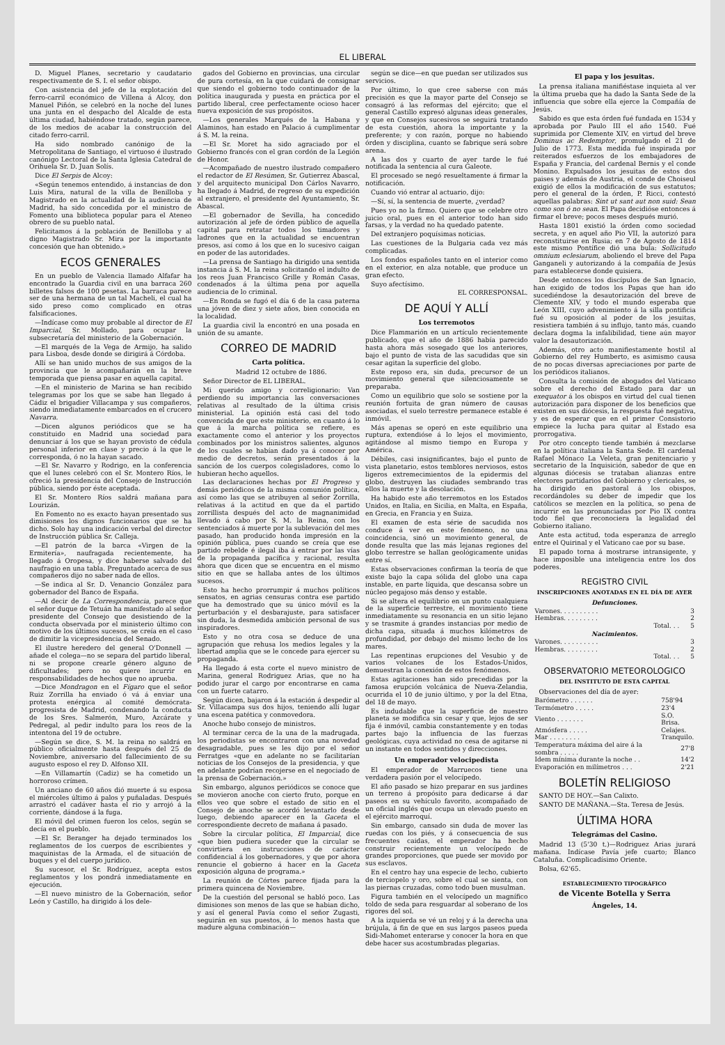EL LIBERAL
D. Miguel Planes, secretario y caudatario respectivamente de S. I. el señor obispo.
Con asistencia del jefe de la explotación del ferro-carril económico de Villena á Alcoy, don Manuel Piñón, se celebró en la noche del lunes una junta en el despacho del Alcalde de esta última ciudad, habiéndose tratado, según parece, de los medios de acabar la construcción del citado ferro-carril.
Ha sido nombrado canónigo de la Metropolitana de Santiago, el virtuoso é ilustrado canónigo Lectoral de la Santa Iglesia Catedral de Orihuela Sr. D. Juan Solís.
Dice El Serpis de Alcoy:
«Según tenemos entendido, á instancias de don Luis Mira, natural de la villa de Benilloba y Magistrado en la actualidad de la audiencia de Madrid, ha sido concedida por el ministro de Fomento una biblioteca popular para el Ateneo obrero de su pueblo natal.
Felicitamos á la población de Benilloba y al digno Magistrado Sr. Mira por la importante concesión que han obtenido.»
ECOS GENERALES
En un pueblo de Valencia llamado Alfafar ha encontrado la Guardia civil en una barraca 260 billetes falsos de 100 pesetas. La barraca parece ser de una hermana de un tal Macheli, el cual ha sido preso como complicado en otras falsificaciones.
—Indícase como muy probable al director de El Imparcial, Sr. Mollado, para ocupar la subsecretaría del ministerio de la Gobernación.
—El marqués de la Vega de Armijo, ha salido para Lisboa, desde donde se dirigirá á Córdoba.
Allí se han unido muchos de sus amigos de la provincia que le acompañarán en la breve temporada que piensa pasar en aquella capital.
—En el ministerio de Marina se han recibido telegramas por los que se sabe han llegado á Cádiz el brigadier Villacampa y sus compañeros, siendo inmediatamente embarcados en el crucero Navarra.
—Dicen algunos periódicos que se ha constituido en Madrid una sociedad para denunciar á los que se hayan provisto de cédula personal inferior en clase y precio á la que le corresponda, ó no la hayan sacado.
—El Sr. Navarro y Rodrigo, en la conferencia que el lunes celebró con el Sr. Montero Ríos, le ofreció la presidencia del Consejo de Instrucción pública, siendo por éste aceptada.
El Sr. Montero Ríos saldrá mañana para Lourizán.
En Fomento no es exacto hayan presentado sus dimisiones los dignos funcionarios que se ha dicho. Solo hay una indicación verbal del director de Instrucción pública Sr. Calleja.
—El patrón de la barca «Virgen de la Ermitería», naufragada recientemente, ha llegado á Oropesa, y dice haberse salvado del naufragio en una tabla. Preguntado acerca de sus compañeros dijo no saber nada de ellos.
—Se indica al Sr. D. Venancio González para gobernador del Banco de España.
—Al decir de La Correspondencia, parece que el señor duque de Tetuán ha manifestado al señor presidente del Consejo que desistiendo de la conducta observada por el ministerio último con motivo de los últimos sucesos, se creía en el caso de dimitir la vicepresidencia del Senado.
El ilustre heredero del general O'Donnell —añade el colega—no se separa del partido liberal, ni se propone crearle género alguno de dificultades; pero no quiere incurrir en responsabilidades de hechos que no aprueba.
—Dice Mondragon en el Fígaro que el señor Ruiz Zorrilla ha enviado ó vá á enviar una protesta enérgica al comité demócrata-progresista de Madrid, condenando la conducta de los Sres. Salmerón, Muro, Azcárate y Pedregal, al pedir indulto para los reos de la intentona del 19 de octubre.
—Según se dice, S. M. la reina no saldrá en público oficialmente hasta después del 25 de Noviembre, aniversario del fallecimiento de su augusto esposo el rey D. Alfonso XII.
—En Villamartín (Cadiz) se ha cometido un horroroso crímen.
Un anciano de 60 años dió muerte á su esposa el miércoles último á palos y puñaladas. Después arrastró el cadáver hasta el rio y arrojó á la corriente, dándose á la fuga.
El móvil del crimen fueron los celos, según se decía en el pueblo.
—El Sr. Beranger ha dejado terminados los reglamentos de los cuerpos de escribientes y maquinistas de la Armada, el de situación de buques y el del cuerpo jurídico.
Su sucesor, el Sr. Rodríguez, acepta estos reglamentos y los pondrá inmediatamente en ejecución.
—El nuevo ministro de la Gobernación, señor León y Castillo, ha dirigido á los dele-
gados del Gobierno en provincias, una circular de pura cortesía, en la que cuidará de consignar que siendo el gobierno todo continuador de la política inaugurada y puesta en práctica por el partido liberal, cree perfectamente ocioso hacer nueva exposición de sus propósitos.
—Los generales Marqués de la Habana y Alaminos, han estado en Palacio á cumplimentar á S. M. la reina.
—El Sr. Moret ha sido agraciado por el Gobierno francés con el gran cordón de la Legión de Honor.
—Acompañado de nuestro ilustrado compañero el redactor de El Resúmen, Sr. Gutierrez Abascal, y del arquitecto municipal Don Cárlos Navarro, ha llegado á Madrid, de regreso de su expedición al extranjero, el presidente del Ayuntamiento, Sr. Abascal.
—El gobernador de Sevilla, ha concedido autorización al jefe de órden público de aquella capital para retratar todos los timadores y ladrones que en la actualidad se encuentran presos, así como á los que en lo sucesivo caigan en poder de las autoridades.
—La prensa de Santiago ha dirigido una sentida instancia á S. M. la reina solicitando el indulto de los reos Juan Francisco Grille y Román Casas, condenados á la última pena por aquella audiencia de lo criminal.
—En Ronda se fugó el día 6 de la casa paterna una jóven de diez y siete años, bien conocida en la localidad.
La guardia civil la encontró en una posada en unión de su amante.
CORREO DE MADRID
Carta política.
Madrid 12 octubre de 1886.
Señor Director de EL LIBERAL.
Mi querido amigo y correligionario: Van perdiendo su importancia las conversaciones relativas al resultado de la última crisis ministerial. La opinión está casi del todo convencida de que este ministerio, en cuanto á lo que á la marcha política se refiere, es exactamente como el anterior y los proyectos combinados por los ministros salientes, algunos de los cuales se habían dado ya á conocer por medio de decretos, serán presentados á la sanción de los cuerpos colegisladores, como lo hubieran hecho aquellos.
Las declaraciones hechas por El Progreso y demás periódicos de la misma comunión política, así como las que se atribuyen al señor Zorrilla, relativas á la actitud en que da el partido zorrillista después del acto de magnanimidad llevado á cabo por S. M. la Reina, con los sentenciados á muerte por la sublevación del mes pasado, han producido honda impresión en la opinión pública, pues cuando se creía que ese partido rebelde é ilegal iba á entrar por las vías de la propaganda pacífica y racional, resulta ahora que dicen que se encuentra en el mismo sitio en que se hallaba antes de los últimos sucesos.
Esto ha hecho prorrumpir á muchos políticos sensatos, en agrias censuras contra ese partido que ha demostrado que su único móvil es la perturbación y el desbarajuste, para satisfacer sin duda, la desmedida ambición personal de sus inspiradores.
Esto y no otra cosa se deduce de una agrupación que rehusa los medios legales y la libertad amplia que se le concede para ejercer su propaganda.
Ha llegado á esta corte el nuevo ministro de Marina, general Rodriguez Arias, que no ha podido jurar el cargo por encontrarse en cama con un fuerte catarro.
Según dicen, bajaron á la estación á despedir al Sr. Villacampa sus dos hijos, teniendo allí lugar una escena patética y conmovedora.
Anoche hubo consejo de ministros.
Al terminar cerca de la una de la madrugada, los periodistas se encontraron con una novedad desagradable, pues se les dijo por el señor Ferratges «que en adelante no se facilitarían noticias de los Consejos de la presidencia, y que en adelante podrían recojerse en el negociado de la prensa de Gobernación.»
Sin embargo, algunos periódicos se conoce que se movieron anoche con cierto fruto, porque en ellos veo que sobre el estado de sitio en el Consejo de anoche se acordó levantarlo desde luego, debiendo aparecer en la Gaceta el correspondiente decreto de mañana á pasado.
Sobre la circular política, El Imparcial, dice «que bien pudiera suceder que la circular se convirtiera en instrucciones de carácter confidencial á los gobernadores, y que por ahora renuncie el gobierno á hacer en la Gaceta exposición alguna de programa.»
La reunión de Córtes parece fijada para la primera quincena de Noviembre.
De la cuestión del personal se habló poco. Las dimisiones son menos de las que se habian dicho, y así el general Pavía como el señor Zugasti, seguirán en sus puestos, á lo menos hasta que madure alguna combinación—
según se dice—en que puedan ser utilizados sus servicios.
Por último, lo que cree saberse con más precisión es que la mayor parte del Consejo se consagró á las reformas del ejército; que el general Castillo expresó algunas ideas generales, y que en Consejos sucesivos se seguirá tratando de esta cuestión, ahora la importante y la preferente; y con razón, porque no habiendo órden y disciplina, cuanto se fabrique será sobre arena.
A las dos y cuarto de ayer tarde le fué notificada la sentencia al cura Galeote.
El procesado se negó resueltamente á firmar la notificación.
Cuando vió entrar al actuario, dijo:
—Sí, sí, la sentencia de muerte, ¿verdad?
Pues yo no la firmo. Quiero que se celebre otro juicio oral, pues en el anterior todo han sido farsas, y la verdad no ha quedado patente.
Del extranjero poquísimas noticias.
Las cuestiones de la Bulgaria cada vez más complicadas.
Los fondos españoles tanto en el interior como en el exterior, en alza notable, que produce un gran efecto.
Suyo afectísimo.
EL CORRESPONSAL.
DE AQUÍ Y ALLÍ
Los terremotos
Dice Flammarión en un artículo recientemente publicado, que el año de 1886 había parecido hasta ahora más sosegado que los anteriores, bajo el punto de vista de las sacudidas que sin cesar agitan la superficie del globo.
Este reposo era, sin duda, precursor de un movimiento general que silenciosamente se preparaba.
Como un equilibrio que solo se sostiene por la reunión fortuita de gran número de causas asociadas, el suelo terrestre permanece estable é inmóvil.
Más apenas se operó en este equilibrio una ruptura, extendióse á lo lejos el movimiento, agitándose al mismo tiempo en Europa y América.
Débiles, casi insignificantes, bajo el punto de vista planetario, estos temblores nerviosos, estos ligeros extremecimientos de la epidermis del globo, destruyen las ciudades sembrando tras ellos la muerte y la desolación.
Ha habido este año terremotos en los Estados Unidos, en Italia, en Sicilia, en Malta, en España, en Grecia, en Francia y en Suiza.
El examen de esta série de sacudida nos conduce á ver en este fenómeno, no una coincidencia, sinó un movimiento general, de donde resulta que las más lejanas regiones del globo terrestre se hallan geológicamente unidas entre sí.
Estas observaciones confirman la teoría de que existe bajo la capa sólida del globo una capa instable, en parte líquida, que descansa sobre un núcleo pegajoso más denso y estable.
Si se altera el equilibrio en un punto cualquiera de la superficie terrestre, el movimiento tiene inmediatamente su resonancia en un sitio lejano y se trasmite á grandes instancias por medio de dicha capa, situada á muchos kilómetros de profundidad, por debajo del mismo lecho de los mares.
Las repentinas erupciones del Vesubio y de varios volcanes de los Estados-Unidos, demuestran la conexión de estos fenómenos.
Estas agitaciones han sido precedidas por la famosa erupción volcánica de Nueva-Zelandia, ocurrida el 10 de junio último, y por la del Etna, del 18 de mayo.
Es indudable que la superficie de nuestro planeta se modifica sin cesar y que, lejos de ser fija é inmóvil, cambia constantemente y en todas partes bajo la influencia de las fuerzas geológicas, cuya actividad no cesa de agitarse ni un instante en todos sentidos y direcciones.
Un emperador velocipedista
El emperador de Marruecos tiene una verdadera pasión por el velocípedo.
El año pasado se hizo preparar en sus jardines un terreno á propósito para dedicarse á dar paseos en su vehículo favorito, acompañado de un oficial inglés que ocupa un elevado puesto en el ejército marroquí.
Sin embargo, cansado sin duda de mover las ruedas con los piés, y á consecuencia de sus frecuentes caidas, el emperador ha hecho construir recientemente un velocípedo de grandes proporciones, que puede ser movido por sus esclavos.
En el centro hay una especie de lecho, cubierto de terciopelo y oro, sobre el cual se sienta, con las piernas cruzadas, como todo buen musulman.
Figura también en el velocípedo un magnífico toldo de seda para resguardar al soberano de los rigores del sol.
A la izquierda se vé un reloj y á la derecha una brújula, á fin de que en sus largos paseos pueda Sidi-Mahomet enterarse y conocer la hora en que debe hacer sus acostumbradas plegarias.
El papa y los jesuitas.
La prensa italiana manifiéstase inquieta al ver la última prueba que ha dado la Santa Sede de la influencia que sobre ella ejerce la Compañía de Jesús.
Sabido es que esta órden fué fundada en 1534 y aprobada por Paulo III el año 1540. Fué suprimida por Clemente XIV, en virtud del breve Dominus ac Redemptor, promulgado el 21 de Julio de 1773. Esta medida fué inspirada por reiterados esfuerzos de los embajadores de España y Francia, del cardenal Bernis y el conde Monino. Expulsados los jesuitas de estos dos paises y además de Austria, el conde de Choiseul exigió de ellos la modificación de sus estatutos; pero el general de la órden, P. Ricci, contestó aquellas palabras: Sint ut sant aut non suid: Sean como son ó no sean. El Papa decidióse entonces á firmar el breve; pocos meses después murió.
Hasta 1801 existió la órden como sociedad secreta, y en aquel año Pio VII, la autorizó para reconstituirse en Rusia; en 7 de Agosto de 1814 este mismo Pontífice dió una bula: Sollicitudo omnium eclesiarum, aboliendo el breve del Papa Ganganeli y autorizando á la compañía de Jesús para establecerse donde quisiera.
Desde entonces los discípulos de San Ignacio, han exigido de todos los Papas que han ido sucediéndose la desautorización del breve de Clemente XIV, y todo el mundo esperaba que León XIII, cuyo advenimiento á la silla pontificia fué su oposición al poder de los jesuitas, resistiera también á su influjo, tanto más, cuando declara dogma la infalibilidad, tiene aún mayor valor la desautorización.
Además, otro acto manifiestamente hostil al Gobierno del rey Humberto, es asimismo causa de no pocas diversas apreciaciones por parte de los periódicos italianos.
Consulta la comisión de abogados del Vaticano sobre el derecho del Estado para dar un exequator á los obispos en virtud del cual tienen autorización para disponer de los beneficios que existen en sus diócesis, la respuesta fué negativa, y es de esperar que en el primer Consistorio empiece la lucha para quitar al Estado esa prorrogativa.
Por otro concepto tiende también á mezclarse en la política italiana la Santa Sede. El cardenal Rafael Mónaco La Veleta, gran penitenciario y secretario de la Inquisición, sabedor de que en algunas diócesis se trataban alianzas entre electores partidarios del Gobierno y clericales, se ha dirigido en pastoral á los obispos, recordándoles su deber de impedir que los católicos se mezclen en la política, so pena de incurrir en las pronunciadas por Pio IX contra todo fiel que reconociera la legalidad del Gobierno italiano.
Ante esta actitud, toda esperanza de arreglo entre el Quirinal y el Vaticano cae por su base.
El papado torna á mostrarse intransigente, y hace imposible una inteligencia entre los dos poderes.
REGISTRO CIVIL
INSCRIPCIONES ANOTADAS EN EL DÍA DE AYER
| Defunciones. | |
| --- | --- |
| Varones. . . . . . . . . . | 3 |
| Hembras. . . . . . . . . | 2 |
| Total. . . | 5 |
| Nacimientos. | |
| Varones. . . . . . . . . . | 3 |
| Hembras. . . . . . . . . | 2 |
| Total. . . | 5 |
OBSERVATORIO METEOROLOGICO
DEL INSTITUTO DE ESTA CAPITAL
Observaciones del día de ayer:
| Barómetro . . . . . . | 758'94 |
| Termómetro . . . . . | 23'4 |
| Viento . . . . . . . | S.O. Brisa. |
| Atmósfera . . . . . | Celajes. |
| Mar . . . . . . . . | Tranquilo. |
| Temperatura máxima del aire á la sombra . . . . . | 27'8 |
| Idem mínima durante la noche . . | 14'2 |
| Evaporación en milímetros . . . | 2'21 |
BOLETÍN RELIGIOSO
SANTO DE HOY.—San Calixto.
SANTO DE MAÑANA.—Sta. Teresa de Jesús.
ÚLTIMA HORA
Telegrámas del Casino.
Madrid 13 (5'30 t.)—Rodriguez Arias jurará mañana. Indícase Pavía jefe cuarto; Blanco Cataluña. Complicadísimo Oriente.
Bolsa, 62'65.
ESTABLECIMIENTO TIPOGRÁFICO
de Vicente Botella y Serra
Ángeles, 14.